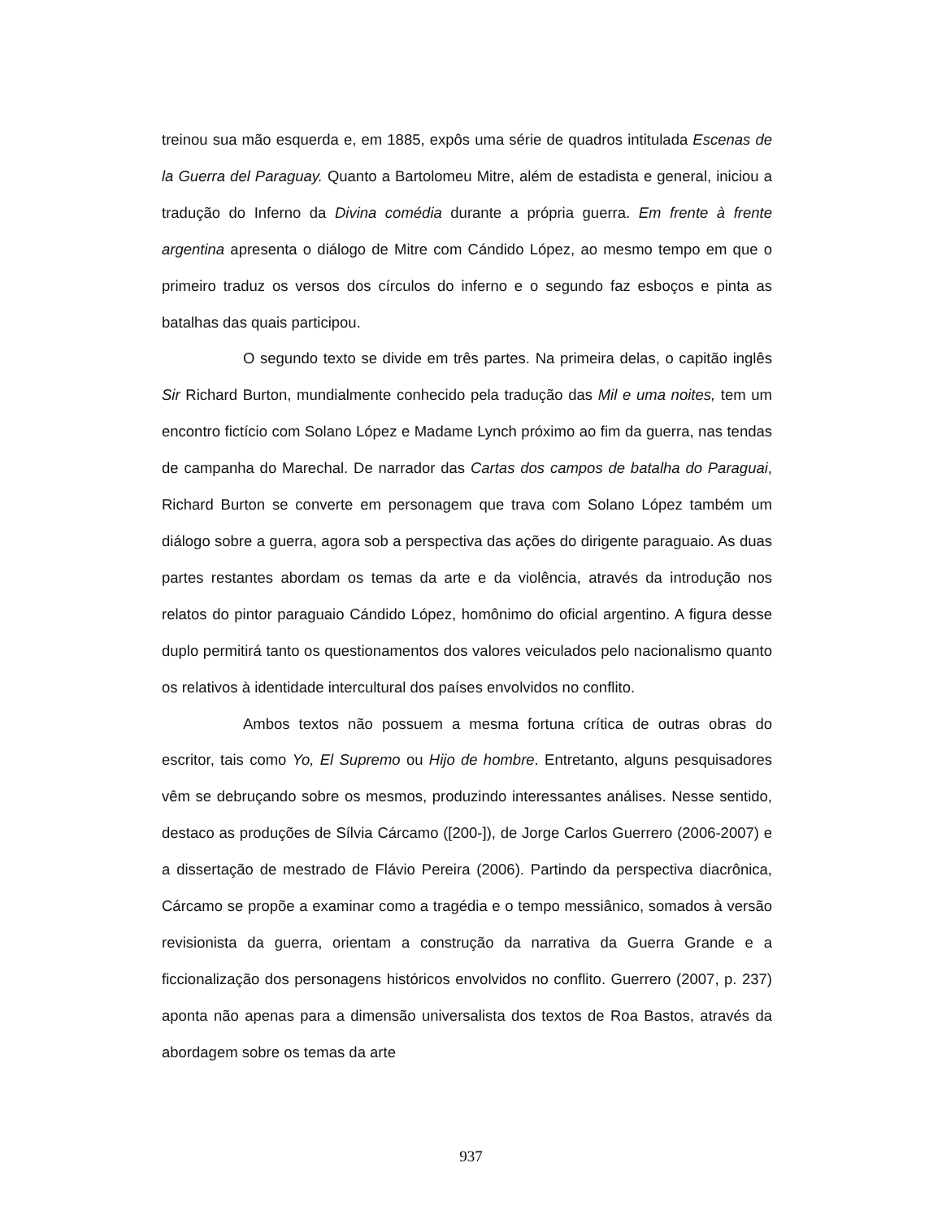treinou sua mão esquerda e, em 1885, expôs uma série de quadros intitulada Escenas de la Guerra del Paraguay. Quanto a Bartolomeu Mitre, além de estadista e general, iniciou a tradução do Inferno da Divina comédia durante a própria guerra. Em frente à frente argentina apresenta o diálogo de Mitre com Cándido López, ao mesmo tempo em que o primeiro traduz os versos dos círculos do inferno e o segundo faz esboços e pinta as batalhas das quais participou.
O segundo texto se divide em três partes. Na primeira delas, o capitão inglês Sir Richard Burton, mundialmente conhecido pela tradução das Mil e uma noites, tem um encontro fictício com Solano López e Madame Lynch próximo ao fim da guerra, nas tendas de campanha do Marechal. De narrador das Cartas dos campos de batalha do Paraguai, Richard Burton se converte em personagem que trava com Solano López também um diálogo sobre a guerra, agora sob a perspectiva das ações do dirigente paraguaio. As duas partes restantes abordam os temas da arte e da violência, através da introdução nos relatos do pintor paraguaio Cándido López, homônimo do oficial argentino. A figura desse duplo permitirá tanto os questionamentos dos valores veiculados pelo nacionalismo quanto os relativos à identidade intercultural dos países envolvidos no conflito.
Ambos textos não possuem a mesma fortuna crítica de outras obras do escritor, tais como Yo, El Supremo ou Hijo de hombre. Entretanto, alguns pesquisadores vêm se debruçando sobre os mesmos, produzindo interessantes análises. Nesse sentido, destaco as produções de Sílvia Cárcamo ([200-]), de Jorge Carlos Guerrero (2006-2007) e a dissertação de mestrado de Flávio Pereira (2006). Partindo da perspectiva diacrônica, Cárcamo se propõe a examinar como a tragédia e o tempo messiânico, somados à versão revisionista da guerra, orientam a construção da narrativa da Guerra Grande e a ficcionalização dos personagens históricos envolvidos no conflito. Guerrero (2007, p. 237) aponta não apenas para a dimensão universalista dos textos de Roa Bastos, através da abordagem sobre os temas da arte
937